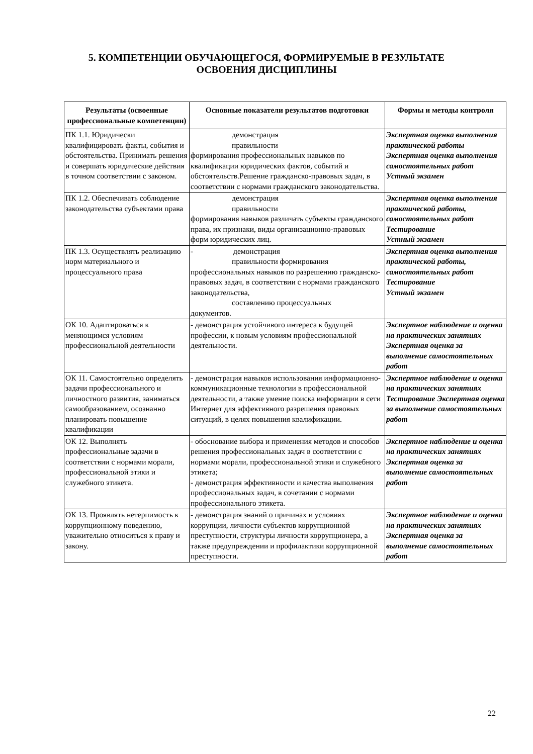5. КОМПЕТЕНЦИИ ОБУЧАЮЩЕГОСЯ, ФОРМИРУЕМЫЕ В РЕЗУЛЬТАТЕ
ОСВОЕНИЯ ДИСЦИПЛИНЫ
| Результаты (освоенные профессиональные компетенции) | Основные показатели результатов подготовки | Формы и методы контроля |
| --- | --- | --- |
| ПК 1.1. Юридически квалифицировать факты, события и обстоятельства. Принимать решения и совершать юридические действия в точном соответствии с законом. | демонстрация правильности формирования профессиональных навыков по квалификации юридических фактов, событий и обстоятельств.Решение гражданско-правовых задач, в соответствии с нормами гражданского законодательства. | Экспертная оценка выполнения практической работы Экспертная оценка выполнения самостоятельных работ Устный экзамен |
| ПК 1.2. Обеспечивать соблюдение законодательства субъектами права | демонстрация правильности формирования навыков различать субъекты гражданского права, их признаки, виды организационно-правовых форм юридических лиц. | Экспертная оценка выполнения практической работы, самостоятельных работ Тестирование Устный экзамен |
| ПК 1.3. Осуществлять реализацию норм материального и процессуального права | - демонстрация правильности формирования профессиональных навыков по разрешению гражданско-правовых задач, в соответствии с нормами гражданского законодательства, составлению процессуальных документов. | Экспертная оценка выполнения практической работы, самостоятельных работ Тестирование Устный экзамен |
| ОК 10. Адаптироваться к меняющимся условиям профессиональной деятельности | - демонстрация устойчивого интереса к будущей профессии, к новым условиям профессиональной деятельности. | Экспертное наблюдение и оценка на практических занятиях Экспертная оценка за выполнение самостоятельных работ |
| ОК 11. Самостоятельно определять задачи профессионального и личностного развития, заниматься самообразованием, осознанно планировать повышение квалификации | - демонстрация навыков использования информационно-коммуникационные технологии в профессиональной деятельности, а также умение поиска информации в сети Интернет для эффективного разрешения правовых ситуаций, в целях повышения квалификации. | Экспертное наблюдение и оценка на практических занятиях Тестирование Экспертная оценка за выполнение самостоятельных работ |
| ОК 12. Выполнять профессиональные задачи в соответствии с нормами морали, профессиональной этики и служебного этикета. | - обоснование выбора и применения методов и способов решения профессиональных задач в соответствии с нормами морали, профессиональной этики и служебного этикета; - демонстрация эффективности и качества выполнения профессиональных задач, в сочетании с нормами профессионального этикета. | Экспертное наблюдение и оценка на практических занятиях Экспертная оценка за выполнение самостоятельных работ |
| ОК 13. Проявлять нетерпимость к коррупционному поведению, уважительно относиться к праву и закону. | - демонстрация знаний о причинах и условиях коррупции, личности субъектов коррупционной преступности, структуры личности коррупционера, а также предупреждении и профилактики коррупционной преступности. | Экспертное наблюдение и оценка на практических занятиях Экспертная оценка за выполнение самостоятельных работ |
22